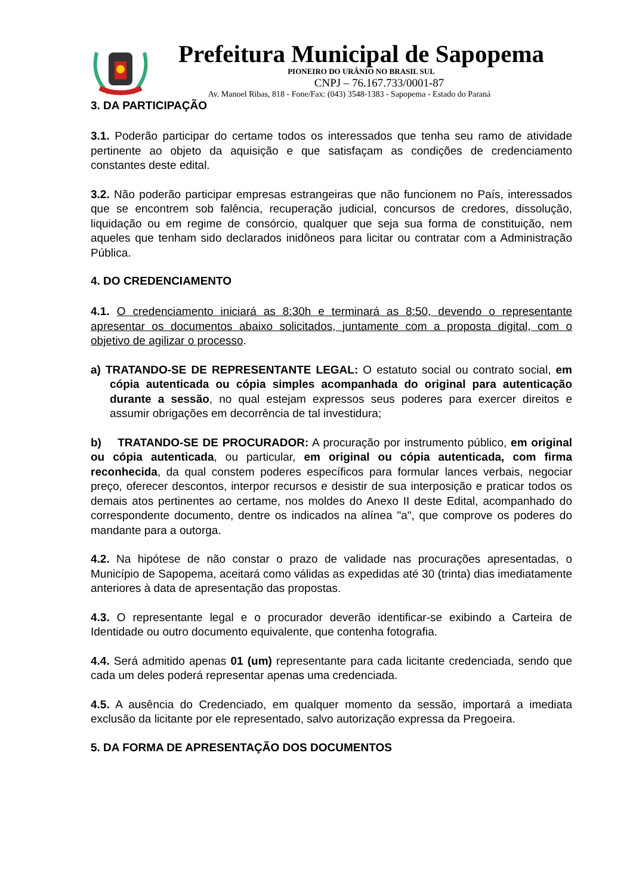Prefeitura Municipal de Sapopema
PIONEIRO DO URÂNIO NO BRASIL SUL
CNPJ – 76.167.733/0001-87
Av. Manoel Ribas, 818 - Fone/Fax: (043) 3548-1383 - Sapopema - Estado do Paraná
3. DA PARTICIPAÇÃO
3.1. Poderão participar do certame todos os interessados que tenha seu ramo de atividade pertinente ao objeto da aquisição e que satisfaçam as condições de credenciamento constantes deste edital.
3.2. Não poderão participar empresas estrangeiras que não funcionem no País, interessados que se encontrem sob falência, recuperação judicial, concursos de credores, dissolução, liquidação ou em regime de consórcio, qualquer que seja sua forma de constituição, nem aqueles que tenham sido declarados inidôneos para licitar ou contratar com a Administração Pública.
4. DO CREDENCIAMENTO
4.1. O credenciamento iniciará as 8:30h e terminará as 8:50, devendo o representante apresentar os documentos abaixo solicitados, juntamente com a proposta digital, com o objetivo de agilizar o processo.
a) TRATANDO-SE DE REPRESENTANTE LEGAL: O estatuto social ou contrato social, em cópia autenticada ou cópia simples acompanhada do original para autenticação durante a sessão, no qual estejam expressos seus poderes para exercer direitos e assumir obrigações em decorrência de tal investidura;
b) TRATANDO-SE DE PROCURADOR: A procuração por instrumento público, em original ou cópia autenticada, ou particular, em original ou cópia autenticada, com firma reconhecida, da qual constem poderes específicos para formular lances verbais, negociar preço, oferecer descontos, interpor recursos e desistir de sua interposição e praticar todos os demais atos pertinentes ao certame, nos moldes do Anexo II deste Edital, acompanhado do correspondente documento, dentre os indicados na alínea "a", que comprove os poderes do mandante para a outorga.
4.2. Na hipótese de não constar o prazo de validade nas procurações apresentadas, o Município de Sapopema, aceitará como válidas as expedidas até 30 (trinta) dias imediatamente anteriores à data de apresentação das propostas.
4.3. O representante legal e o procurador deverão identificar-se exibindo a Carteira de Identidade ou outro documento equivalente, que contenha fotografia.
4.4. Será admitido apenas 01 (um) representante para cada licitante credenciada, sendo que cada um deles poderá representar apenas uma credenciada.
4.5. A ausência do Credenciado, em qualquer momento da sessão, importará a imediata exclusão da licitante por ele representado, salvo autorização expressa da Pregoeira.
5. DA FORMA DE APRESENTAÇÃO DOS DOCUMENTOS